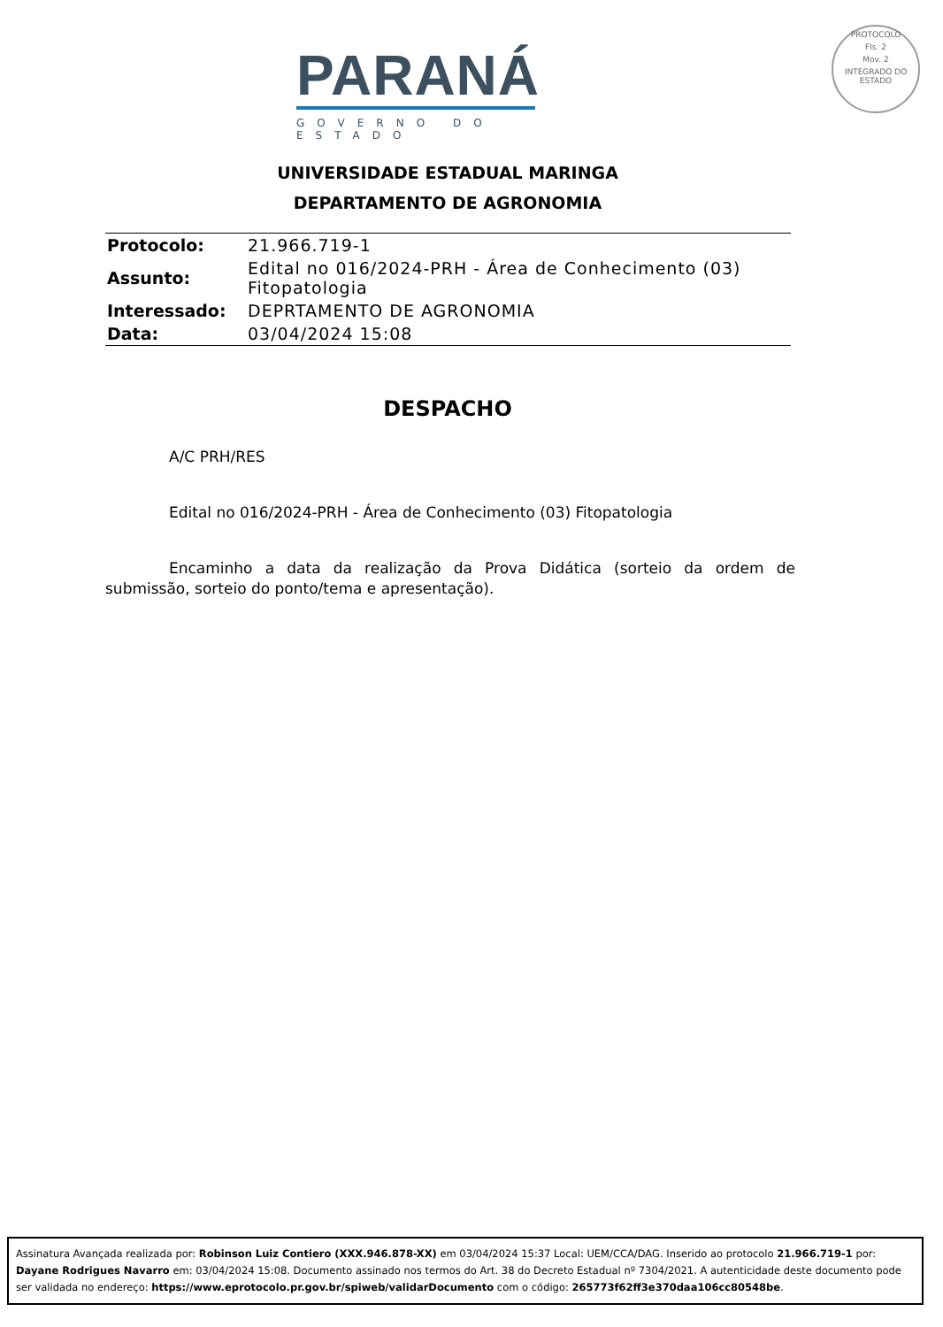PARANÁ
GOVERNO DO ESTADO
PROTOCOLO
Fls. 2
Mov. 2
INTEGRADO DO ESTADO
UNIVERSIDADE ESTADUAL MARINGA
DEPARTAMENTO DE AGRONOMIA
| Protocolo: | 21.966.719-1 |
| Assunto: | Edital no 016/2024-PRH - Área de Conhecimento (03) Fitopatologia |
| Interessado: | DEPRTAMENTO DE AGRONOMIA |
| Data: | 03/04/2024 15:08 |
DESPACHO
A/C PRH/RES
Edital no 016/2024-PRH - Área de Conhecimento (03) Fitopatologia
Encaminho a data da realização da Prova Didática (sorteio da ordem de submissão, sorteio do ponto/tema e apresentação).
Assinatura Avançada realizada por: Robinson Luiz Contiero (XXX.946.878-XX) em 03/04/2024 15:37 Local: UEM/CCA/DAG. Inserido ao protocolo 21.966.719-1 por: Dayane Rodrigues Navarro em: 03/04/2024 15:08. Documento assinado nos termos do Art. 38 do Decreto Estadual nº 7304/2021. A autenticidade deste documento pode ser validada no endereço: https://www.eprotocolo.pr.gov.br/spiweb/validarDocumento com o código: 265773f62ff3e370daa106cc80548be.